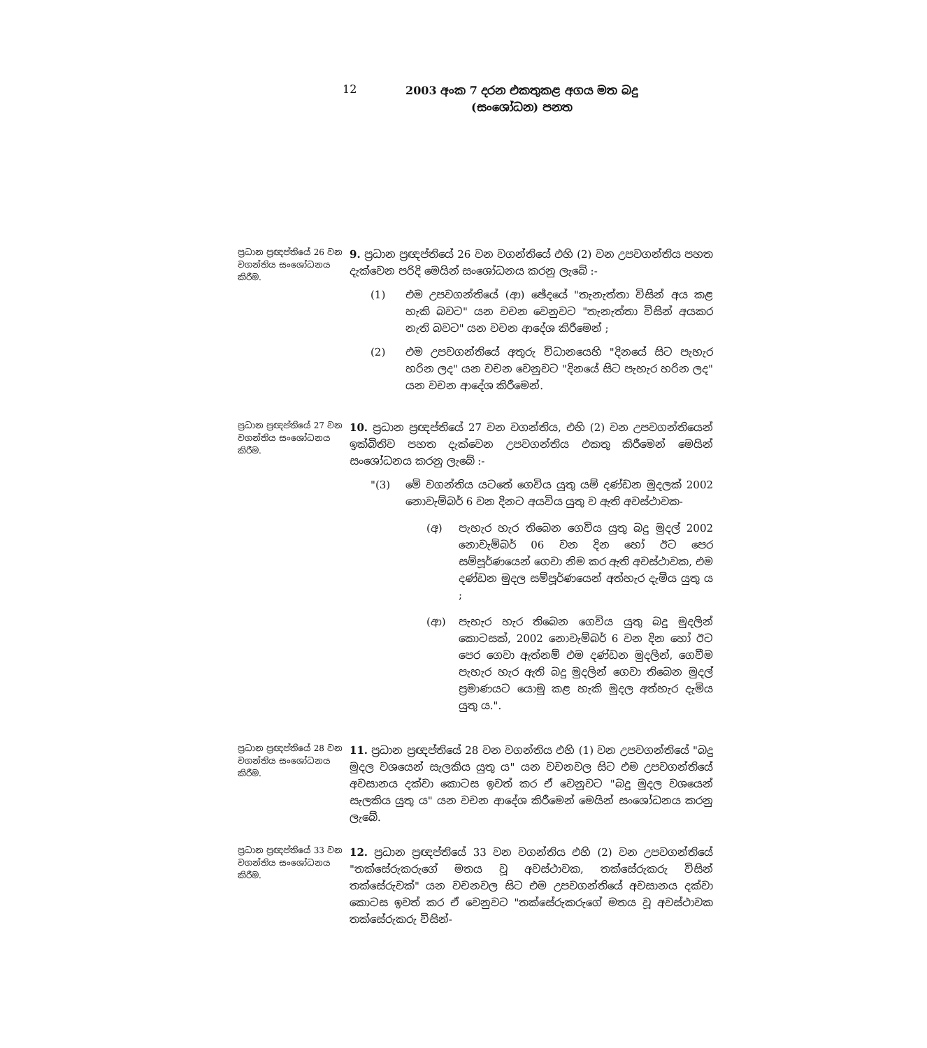12
2003 අංක 7 දරන එකතුකළ අගය මත බදු
(සංශෝධන) පනත
ප්‍රධාන ප්‍රඥප්තියේ 26 වන වගන්තිය සංශෝධනය කිරීම.
9. ප්‍රධාන ප්‍රඥප්තියේ 26 වන වගන්තියේ එහි (2) වන උපවගන්තිය පහත දැක්වෙන පරිදි මෙයින් සංශෝධනය කරනු ලැබේ :-
(1) එම උපවගන්තියේ (ආ) ඡේදයේ "තැනැත්තා විසින් අය කළ හැකි බවට" යන වචන වෙනුවට "තැනැත්තා විසින් අයකර නැති බවට" යන වචන ආදේශ කිරීමෙන් ;
(2) එම උපවගන්තියේ අතුරු විධානයෙහි "දිනයේ සිට පැහැර හරින ලද" යන වචන වෙනුවට "දිනයේ සිට පැහැර හරින ලද" යන වචන ආදේශ කිරීමෙන්.
ප්‍රධාන ප්‍රඥප්තියේ 27 වන වගන්තිය සංශෝධනය කිරීම.
10. ප්‍රධාන ප්‍රඥප්තියේ 27 වන වගන්තිය, එහි (2) වන උපවගන්තියෙන් ඉක්බිතිව පහත දැක්වෙන උපවගන්තිය එකතු කිරීමෙන් මෙයින් සංශෝධනය කරනු ලැබේ :-
"(3) මේ වගන්තිය යටතේ ගෙවිය යුතු යම් දණ්ඩන මුදලක් 2002 නොවැම්බර් 6 වන දිනට අයවිය යුතු ව ඇති අවස්ථාවක-
(අ) පැහැර හැර තිබෙන ගෙවිය යුතු බදු මුදල් 2002 නොවැම්බර් 06 වන දින හෝ ඊට පෙර සම්පූර්ණයෙන් ගෙවා නිම කර ඇති අවස්ථාවක, එම දණ්ඩන මුදල සම්පූර්ණයෙන් අත්හැර දැමිය යුතු ය ;
(ආ) පැහැර හැර තිබෙන ගෙවිය යුතු බදු මුදලින් කොටසක්, 2002 නොවැම්බර් 6 වන දින හෝ ඊට පෙර ගෙවා ඇත්නම් එම දණ්ඩන මුදලින්, ගෙවීම පැහැර හැර ඇති බදු මුදලින් ගෙවා තිබෙන මුදල් ප්‍රමාණයට යොමු කළ හැකි මුදල අත්හැර දැමිය යුතු ය.".
ප්‍රධාන ප්‍රඥප්තියේ 28 වන වගන්තිය සංශෝධනය කිරීම.
11. ප්‍රධාන ප්‍රඥප්තියේ 28 වන වගන්තිය එහි (1) වන උපවගන්තියේ "බදු මුදල වශයෙන් සැලකිය යුතු ය" යන වචනවල සිට එම උපවගන්තියේ අවසානය දක්වා කොටස ඉවත් කර ඒ වෙනුවට "බදු මුදල වශයෙන් සැලකිය යුතු ය" යන වචන ආදේශ කිරීමෙන් මෙයින් සංශෝධනය කරනු ලැබේ.
ප්‍රධාන ප්‍රඥප්තියේ 33 වන වගන්තිය සංශෝධනය කිරීම.
12. ප්‍රධාන ප්‍රඥප්තියේ 33 වන වගන්තිය එහි (2) වන උපවගන්තියේ "තක්සේරුකරුගේ මතය වූ අවස්ථාවක, තක්සේරුකරු විසින් තක්සේරුවක්" යන වචනවල සිට එම උපවගන්තියේ අවසානය දක්වා කොටස ඉවත් කර ඒ වෙනුවට "තක්සේරුකරුගේ මතය වූ අවස්ථාවක තක්සේරුකරු විසින්-